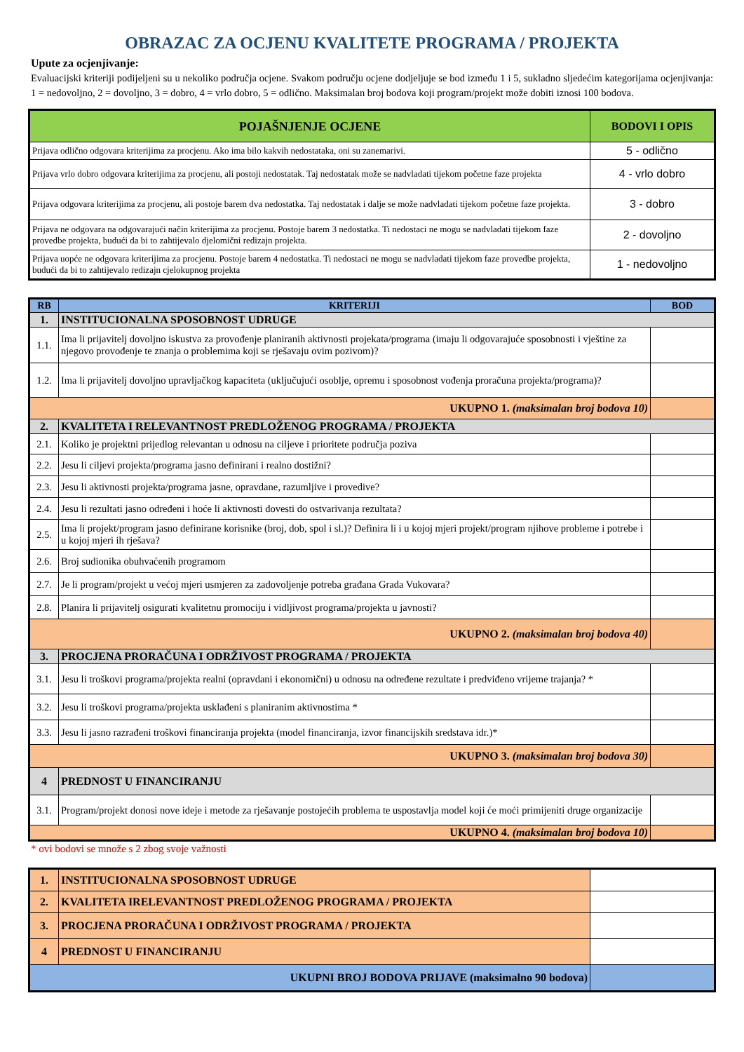OBRAZAC ZA OCJENU KVALITETE PROGRAMA / PROJEKTA
Upute za ocjenjivanje:
Evaluacijski kriteriji podijeljeni su u nekoliko područja ocjene. Svakom području ocjene dodjeljuje se bod između 1 i 5, sukladno sljedećim kategorijama ocjenjivanja: 1 = nedovoljno, 2 = dovoljno, 3 = dobro, 4 = vrlo dobro, 5 = odlično. Maksimalan broj bodova koji program/projekt može dobiti iznosi 100 bodova.
| POJAŠNJENJE OCJENE | BODOVI I OPIS |
| --- | --- |
| Prijava odlično odgovara kriterijima za procjenu. Ako ima bilo kakvih nedostataka, oni su zanemarivi. | 5 - odlično |
| Prijava vrlo dobro odgovara kriterijima za procjenu, ali postoji nedostatak. Taj nedostatak može se nadvladati tijekom početne faze projekta | 4 - vrlo dobro |
| Prijava odgovara kriterijima za procjenu, ali postoje barem dva nedostatka. Taj nedostatak i dalje se može nadvladati tijekom početne faze projekta. | 3 - dobro |
| Prijava ne odgovara na odgovarajući način kriterijima za procjenu. Postoje barem 3 nedostatka. Ti nedostaci ne mogu se nadvladati tijekom faze provedbe projekta, budući da bi to zahtijevalo djelomični redizajn projekta. | 2 - dovoljno |
| Prijava uopće ne odgovara kriterijima za procjenu. Postoje barem 4 nedostatka. Ti nedostaci ne mogu se nadvladati tijekom faze provedbe projekta, budući da bi to zahtijevalo redizajn cjelokupnog projekta | 1 - nedovoljno |
| RB | KRITERIJI | BOD |
| --- | --- | --- |
| 1. | INSTITUCIONALNA SPOSOBNOST UDRUGE | |
| 1.1. | Ima li prijavitelj dovoljno iskustva za provođenje planiranih aktivnosti projekata/programa (imaju li odgovarajuće sposobnosti i vještine za njegovo provođenje te znanja o problemima koji se rješavaju ovim pozivom)? | |
| 1.2. | Ima li prijavitelj dovoljno upravljačkog kapaciteta (uključujući osoblje, opremu i sposobnost vođenja proračuna projekta/programa)? | |
| UKUPNO 1. (maksimalan broj bodova 10) | | |
| 2. | KVALITETA I RELEVANTNOST PREDLOŽENOG PROGRAMA / PROJEKTA | |
| 2.1. | Koliko je projektni prijedlog relevantan u odnosu na ciljeve i prioritete područja poziva | |
| 2.2. | Jesu li ciljevi projekta/programa jasno definirani i realno dostižni? | |
| 2.3. | Jesu li aktivnosti projekta/programa jasne, opravdane, razumljive i provedive? | |
| 2.4. | Jesu li rezultati jasno određeni i hoće li aktivnosti dovesti do ostvarivanja rezultata? | |
| 2.5. | Ima li projekt/program jasno definirane korisnike (broj, dob, spol i sl.)? Definira li i u kojoj mjeri projekt/program njihove probleme i potrebe i u kojoj mjeri ih rješava? | |
| 2.6. | Broj sudionika obuhvaćenih programom | |
| 2.7. | Je li program/projekt u većoj mjeri usmjeren za zadovoljenje potreba građana Grada Vukovara? | |
| 2.8. | Planira li prijavitelj osigurati kvalitetnu promociju i vidljivost programa/projekta u javnosti? | |
| UKUPNO 2. (maksimalan broj bodova 40) | | |
| 3. | PROCJENA PRORAČUNA I ODRŽIVOST PROGRAMA / PROJEKTA | |
| 3.1. | Jesu li troškovi programa/projekta realni (opravdani i ekonomični) u odnosu na određene rezultate i predviđeno vrijeme trajanja? * | |
| 3.2. | Jesu li troškovi programa/projekta usklađeni s planiranim aktivnostima * | |
| 3.3. | Jesu li jasno razrađeni troškovi financiranja projekta (model financiranja, izvor financijskih sredstava idr.)* | |
| UKUPNO 3. (maksimalan broj bodova 30) | | |
| 4 | PREDNOST U FINANCIRANJU | |
| 3.1. | Program/projekt donosi nove ideje i metode za rješavanje postojećih problema te uspostavlja model koji će moći primijeniti druge organizacije | |
| UKUPNO 4. (maksimalan broj bodova 10) | | |
* ovi bodovi se množe s 2 zbog svoje važnosti
| 1. | INSTITUCIONALNA SPOSOBNOST UDRUGE | |
| 2. | KVALITETA IRELEVANTNOST PREDLOŽENOG PROGRAMA / PROJEKTA | |
| 3. | PROCJENA PRORAČUNA I ODRŽIVOST PROGRAMA / PROJEKTA | |
| 4 | PREDNOST U FINANCIRANJU | |
| UKUPNI BROJ BODOVA PRIJAVE (maksimalno 90 bodova) | | |